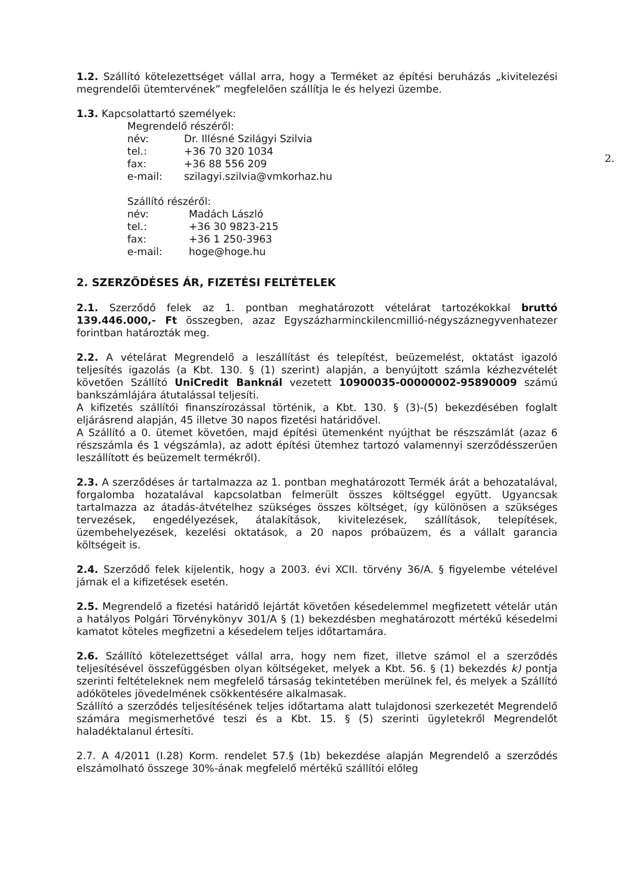2.
1.2. Szállító kötelezettséget vállal arra, hogy a Terméket az építési beruházás „kivitelezési megrendelői ütemtervének” megfelelően szállítja le és helyezi üzembe.
1.3. Kapcsolattartó személyek:
Megrendelő részéről:
név: Dr. Illésné Szilágyi Szilvia
tel.: +36 70 320 1034
fax: +36 88 556 209
e-mail: szilagyi.szilvia@vmkorhaz.hu
Szállító részéről:
név: Madách László
tel.: +36 30 9823-215
fax: +36 1 250-3963
e-mail: hoge@hoge.hu
2. SZERZŐDÉSES ÁR, FIZETÉSI FELTÉTELEK
2.1. Szerződő felek az 1. pontban meghatározott vételárat tartozékokkal bruttó 139.446.000,- Ft összegben, azaz Egyszázharminckilencmillió-négyszáznegyvenhatezer forintban határozták meg.
2.2. A vételárat Megrendelő a leszállítást és telepítést, beüzemelést, oktatást igazoló teljesítés igazolás (a Kbt. 130. § (1) szerint) alapján, a benyújtott számla kézhezvételét követően Szállító UniCredit Banknál vezetett 10900035-00000002-95890009 számú bankszámlájára átutalással teljesíti.
A kifizetés szállítói finanszírozással történik, a Kbt. 130. § (3)-(5) bekezdésében foglalt eljárásrend alapján, 45 illetve 30 napos fizetési határidővel.
A Szállító a 0. ütemet követően, majd építési ütemenként nyújthat be részszámlát (azaz 6 részszámla és 1 végszámla), az adott építési ütemhez tartozó valamennyi szerződésszerűen leszállított és beüzemelt termékről).
2.3. A szerződéses ár tartalmazza az 1. pontban meghatározott Termék árát a behozatalával, forgalomba hozatalával kapcsolatban felmerült összes költséggel együtt. Ugyancsak tartalmazza az átadás-átvételhez szükséges összes költséget, így különösen a szükséges tervezések, engedélyezések, átalakítások, kivitelezések, szállítások, telepítések, üzembehelyezések, kezelési oktatások, a 20 napos próbaüzem, és a vállalt garancia költségeit is.
2.4. Szerződő felek kijelentik, hogy a 2003. évi XCII. törvény 36/A. § figyelembe vételével járnak el a kifizetések esetén.
2.5. Megrendelő a fizetési határidő lejártát követően késedelemmel megfizetett vételár után a hatályos Polgári Törvénykönyv 301/A § (1) bekezdésben meghatározott mértékű késedelmi kamatot köteles megfizetni a késedelem teljes időtartamára.
2.6. Szállító kötelezettséget vállal arra, hogy nem fizet, illetve számol el a szerződés teljesítésével összefüggésben olyan költségeket, melyek a Kbt. 56. § (1) bekezdés k) pontja szerinti feltételeknek nem megfelelő társaság tekintetében merülnek fel, és melyek a Szállító adóköteles jövedelmének csökkentésére alkalmasak.
Szállító a szerződés teljesítésének teljes időtartama alatt tulajdonosi szerkezetét Megrendelő számára megismerhetővé teszi és a Kbt. 15. § (5) szerinti ügyletekről Megrendelőt haladéktalanul értesíti.
2.7. A 4/2011 (I.28) Korm. rendelet 57.§ (1b) bekezdése alapján Megrendelő a szerződés elszámolható összege 30%-ának megfelelő mértékű szállítói előleg